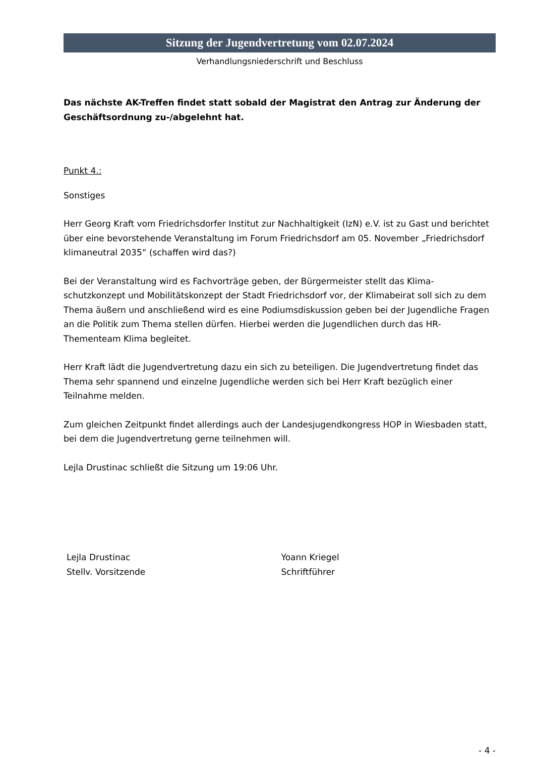Sitzung der Jugendvertretung vom 02.07.2024
Verhandlungsniederschrift und Beschluss
Das nächste AK-Treffen findet statt sobald der Magistrat den Antrag zur Änderung der Geschäftsordnung zu-/abgelehnt hat.
Punkt 4.:
Sonstiges
Herr Georg Kraft vom Friedrichsdorfer Institut zur Nachhaltigkeit (IzN) e.V. ist zu Gast und berichtet über eine bevorstehende Veranstaltung im Forum Friedrichsdorf am 05. November „Friedrichsdorf klimaneutral 2035“ (schaffen wird das?)
Bei der Veranstaltung wird es Fachvorträge geben, der Bürgermeister stellt das Klima-schutzkonzept und Mobilitätskonzept der Stadt Friedrichsdorf vor, der Klimabeirat soll sich zu dem Thema äußern und anschließend wird es eine Podiumsdiskussion geben bei der Jugendliche Fragen an die Politik zum Thema stellen dürfen. Hierbei werden die Jugendlichen durch das HR-Thementeam Klima begleitet.
Herr Kraft lädt die Jugendvertretung dazu ein sich zu beteiligen. Die Jugendvertretung findet das Thema sehr spannend und einzelne Jugendliche werden sich bei Herr Kraft bezüglich einer Teilnahme melden.
Zum gleichen Zeitpunkt findet allerdings auch der Landesjugendkongress HOP in Wiesbaden statt, bei dem die Jugendvertretung gerne teilnehmen will.
Lejla Drustinac schließt die Sitzung um 19:06 Uhr.
Lejla Drustinac
Stellv. Vorsitzende
Yoann Kriegel
Schriftführer
- 4 -